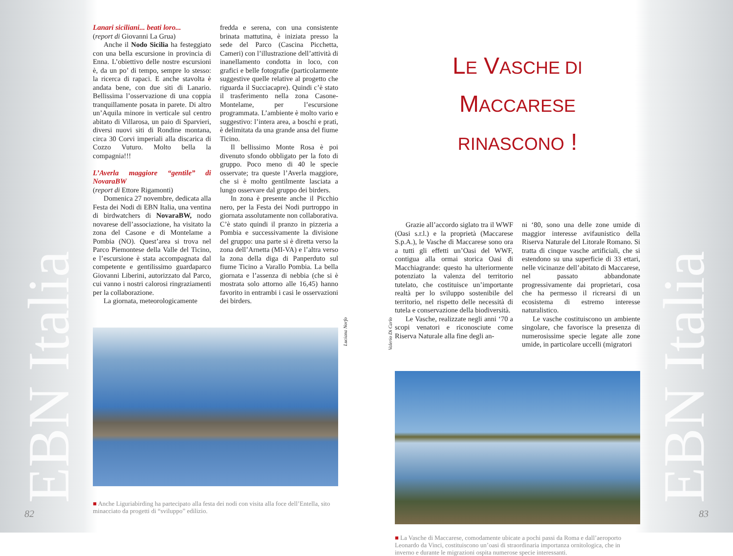EBN Italia
Lanari siciliani... beati loro...
(report di Giovanni La Grua)
Anche il Nodo Sicilia ha festeggiato con una bella escursione in provincia di Enna. L’obiettivo delle nostre escursioni è, da un po’ di tempo, sempre lo stesso: la ricerca di rapaci. E anche stavolta è andata bene, con due siti di Lanario. Bellissima l’osservazione di una coppia tranquillamente posata in parete. Di altro un’Aquila minore in verticale sul centro abitato di Villarosa, un paio di Sparvieri, diversi nuovi siti di Rondine montana, circa 30 Corvi imperiali alla discarica di Cozzo Vuturo. Molto bella la compagnia!!!
L’Averla maggiore “gentile” di NovaraBW
(report di Ettore Rigamonti)
Domenica 27 novembre, dedicata alla Festa dei Nodi di EBN Italia, una ventina di birdwatchers di NovaraBW, nodo novarese dell’associazione, ha visitato la zona del Casone e di Montelame a Pombia (NO). Quest’area si trova nel Parco Piemontese della Valle del Ticino, e l’escursione è stata accompagnata dal competente e gentilissimo guardaparco Giovanni Liberini, autorizzato dal Parco, cui vanno i nostri calorosi ringraziamenti per la collaborazione.
La giornata, meteorologicamente
fredda e serena, con una consistente brinata mattutina, è iniziata presso la sede del Parco (Cascina Picchetta, Cameri) con l’illustrazione dell’attività di inanellamento condotta in loco, con grafici e belle fotografie (particolarmente suggestive quelle relative al progetto che riguarda il Succiacapre). Quindi c’è stato il trasferimento nella zona Casone-Montelame, per l’escursione programmata. L’ambiente è molto vario e suggestivo: l’intera area, a boschi e prati, è delimitata da una grande ansa del fiume Ticino.
Il bellissimo Monte Rosa è poi divenuto sfondo obbligato per la foto di gruppo. Poco meno di 40 le specie osservate; tra queste l’Averla maggiore, che si è molto gentilmente lasciata a lungo osservare dal gruppo dei birders.
In zona è presente anche il Picchio nero, per la Festa dei Nodi purtroppo in giornata assolutamente non collaborativa. C’è stato quindi il pranzo in pizzeria a Pombia e successivamente la divisione del gruppo: una parte si è diretta verso la zona dell’Arnetta (MI-VA) e l’altra verso la zona della diga di Panperduto sul fiume Ticino a Varallo Pombia. La bella giornata e l’assenza di nebbia (che si è mostrata solo attorno alle 16,45) hanno favorito in entrambi i casi le osservazioni dei birders.
Luciana Norfo
■ Anche Liguriabirding ha partecipato alla festa dei nodi con visita alla foce dell’Entella, sito minacciato da progetti di “sviluppo” edilizio.
82
EBN Italia
LE VASCHE DI MACCARESE
RINASCONO !
Grazie all’accordo siglato tra il WWF (Oasi s.r.l.) e la proprietà (Maccarese S.p.A.), le Vasche di Maccarese sono ora a tutti gli effetti un’Oasi del WWF, contigua alla ormai storica Oasi di Macchiagrande: questo ha ulteriormente potenziato la valenza del territorio tutelato, che costituisce un’importante realtà per lo sviluppo sostenibile del territorio, nel rispetto delle necessità di tutela e conservazione della biodiversità.
Le Vasche, realizzate negli anni ‘70 a scopi venatori e riconosciute come Riserva Naturale alla fine degli an-
ni ‘80, sono una delle zone umide di maggior interesse avifaunistico della Riserva Naturale del Litorale Romano. Si tratta di cinque vasche artificiali, che si estendono su una superficie di 33 ettari, nelle vicinanze dell’abitato di Maccarese, nel passato abbandonate progressivamente dai proprietari, cosa che ha permesso il ricrearsi di un ecosistema di estremo interesse naturalistico.
Le vasche costituiscono un ambiente singolare, che favorisce la presenza di numerosissime specie legate alle zone umide, in particolare uccelli (migratori
Valerio Di Carlo
■ La Vasche di Maccarese, comodamente ubicate a pochi passi da Roma e dall’aeroporto Leonardo da Vinci, costituiscono un’oasi di straordinaria importanza ornitologica, che in inverno e durante le migrazioni ospita numerose specie interessanti.
83